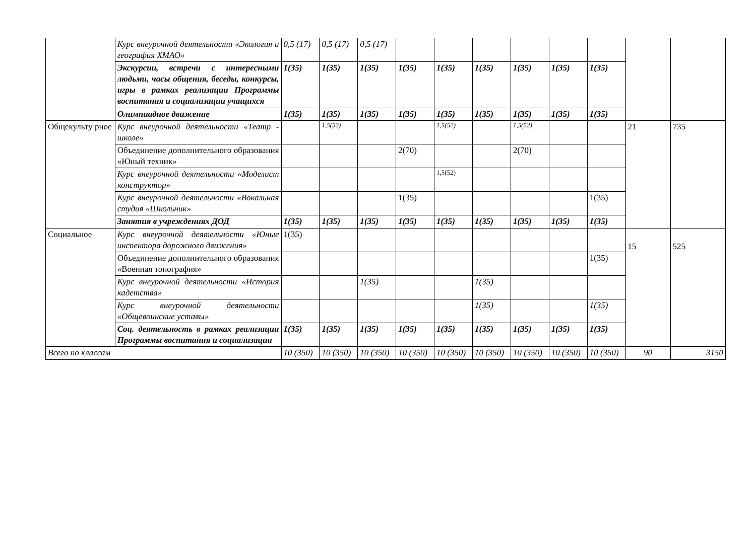| | Курс внеурочной деятельности «Экология и география ХМАО» | 0,5 (17) | 0,5 (17) | 0,5 (17) | | | | | | | | |
| | Экскурсии, встречи с интересными людьми, часы общения, беседы, конкурсы, игры в рамках реализации Программы воспитания и социализации учащихся | 1(35) | 1(35) | 1(35) | 1(35) | 1(35) | 1(35) | 1(35) | 1(35) | 1(35) | | |
| | Олимпиадное движение | 1(35) | 1(35) | 1(35) | 1(35) | 1(35) | 1(35) | 1(35) | 1(35) | 1(35) | | |
| Общекульту рное | Курс внеурочной деятельности «Театр - школе» | | 1,5(52) | | | 1,5(52) | | 1,5(52) | | | 21 | 735 |
| | Объединение дополнительного образования «Юный техник» | | | | 2(70) | | | 2(70) | | | | |
| | Курс внеурочной деятельности «Моделист конструктор» | | | | | 1,5(52) | | | | | | |
| | Курс внеурочной деятельности «Вокальная студия «Школьник» | | | | 1(35) | | | | | 1(35) | | |
| | Занятия в учреждениях ДОД | 1(35) | 1(35) | 1(35) | 1(35) | 1(35) | 1(35) | 1(35) | 1(35) | 1(35) | | |
| Социальное | Курс внеурочной деятельности «Юные инспектора дорожного движения» | 1(35) | | | | | | | | | 15 | 525 |
| | Объединение дополнительного образования «Военная топография» | | | | | | | | | 1(35) | | |
| | Курс внеурочной деятельности «История кадетства» | | | 1(35) | | | 1(35) | | | | | |
| | Курс внеурочной деятельности «Общевоинские уставы» | | | | | | 1(35) | | | 1(35) | | |
| | Соц. деятельность в рамках реализации Программы воспитания и социализации | 1(35) | 1(35) | 1(35) | 1(35) | 1(35) | 1(35) | 1(35) | 1(35) | 1(35) | | |
| Всего по классам | | 10 (350) | 10 (350) | 10 (350) | 10 (350) | 10 (350) | 10 (350) | 10 (350) | 10 (350) | 10 (350) | 90 | 3150 |